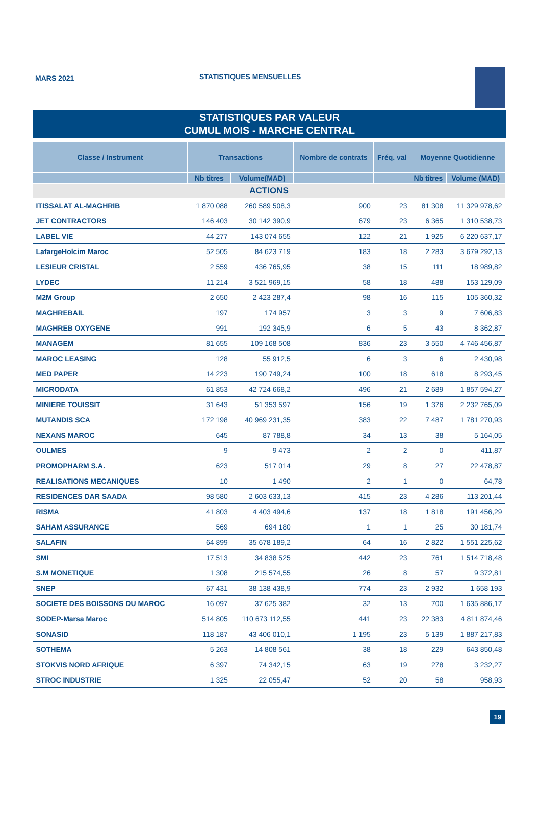MARS 2021 STATISTIQUES MENSUELLES
STATISTIQUES PAR VALEUR
CUMUL MOIS - MARCHE CENTRAL
| Classe / Instrument | Transactions | | Nombre de contrats | Fréq. val | Moyenne Quotidienne | |
| --- | --- | --- | --- | --- | --- | --- |
| | Nb titres | Volume(MAD) | | | Nb titres | Volume (MAD) |
| ACTIONS | | | | | | |
| ITISSALAT AL-MAGHRIB | 1 870 088 | 260 589 508,3 | 900 | 23 | 81 308 | 11 329 978,62 |
| JET CONTRACTORS | 146 403 | 30 142 390,9 | 679 | 23 | 6 365 | 1 310 538,73 |
| LABEL VIE | 44 277 | 143 074 655 | 122 | 21 | 1 925 | 6 220 637,17 |
| LafargeHolcim Maroc | 52 505 | 84 623 719 | 183 | 18 | 2 283 | 3 679 292,13 |
| LESIEUR CRISTAL | 2 559 | 436 765,95 | 38 | 15 | 111 | 18 989,82 |
| LYDEC | 11 214 | 3 521 969,15 | 58 | 18 | 488 | 153 129,09 |
| M2M Group | 2 650 | 2 423 287,4 | 98 | 16 | 115 | 105 360,32 |
| MAGHREBAIL | 197 | 174 957 | 3 | 3 | 9 | 7 606,83 |
| MAGHREB OXYGENE | 991 | 192 345,9 | 6 | 5 | 43 | 8 362,87 |
| MANAGEM | 81 655 | 109 168 508 | 836 | 23 | 3 550 | 4 746 456,87 |
| MAROC LEASING | 128 | 55 912,5 | 6 | 3 | 6 | 2 430,98 |
| MED PAPER | 14 223 | 190 749,24 | 100 | 18 | 618 | 8 293,45 |
| MICRODATA | 61 853 | 42 724 668,2 | 496 | 21 | 2 689 | 1 857 594,27 |
| MINIERE TOUISSIT | 31 643 | 51 353 597 | 156 | 19 | 1 376 | 2 232 765,09 |
| MUTANDIS SCA | 172 198 | 40 969 231,35 | 383 | 22 | 7 487 | 1 781 270,93 |
| NEXANS MAROC | 645 | 87 788,8 | 34 | 13 | 38 | 5 164,05 |
| OULMES | 9 | 9 473 | 2 | 2 | 0 | 411,87 |
| PROMOPHARM S.A. | 623 | 517 014 | 29 | 8 | 27 | 22 478,87 |
| REALISATIONS MECANIQUES | 10 | 1 490 | 2 | 1 | 0 | 64,78 |
| RESIDENCES DAR SAADA | 98 580 | 2 603 633,13 | 415 | 23 | 4 286 | 113 201,44 |
| RISMA | 41 803 | 4 403 494,6 | 137 | 18 | 1 818 | 191 456,29 |
| SAHAM ASSURANCE | 569 | 694 180 | 1 | 1 | 25 | 30 181,74 |
| SALAFIN | 64 899 | 35 678 189,2 | 64 | 16 | 2 822 | 1 551 225,62 |
| SMI | 17 513 | 34 838 525 | 442 | 23 | 761 | 1 514 718,48 |
| S.M MONETIQUE | 1 308 | 215 574,55 | 26 | 8 | 57 | 9 372,81 |
| SNEP | 67 431 | 38 138 438,9 | 774 | 23 | 2 932 | 1 658 193 |
| SOCIETE DES BOISSONS DU MAROC | 16 097 | 37 625 382 | 32 | 13 | 700 | 1 635 886,17 |
| SODEP-Marsa Maroc | 514 805 | 110 673 112,55 | 441 | 23 | 22 383 | 4 811 874,46 |
| SONASID | 118 187 | 43 406 010,1 | 1 195 | 23 | 5 139 | 1 887 217,83 |
| SOTHEMA | 5 263 | 14 808 561 | 38 | 18 | 229 | 643 850,48 |
| STOKVIS NORD AFRIQUE | 6 397 | 74 342,15 | 63 | 19 | 278 | 3 232,27 |
| STROC INDUSTRIE | 1 325 | 22 055,47 | 52 | 20 | 58 | 958,93 |
19